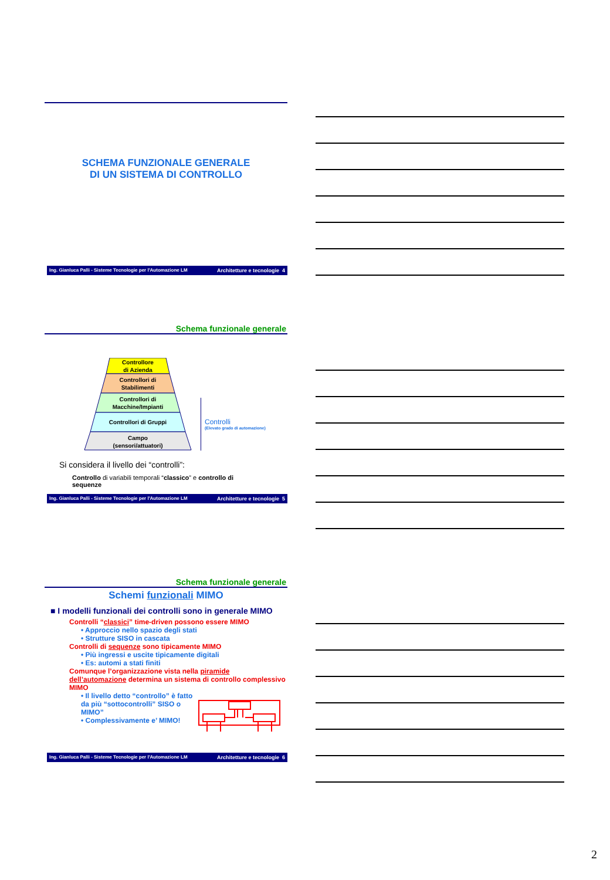SCHEMA FUNZIONALE GENERALE
DI UN SISTEMA DI CONTROLLO
Ing. Gianluca Palli - Sisteme Tecnologie per l'Automazione LM Architetture e tecnologie 4
Schema funzionale generale
Controllore
di Azienda
Controllori di
Stabilimenti
Controllori di
Macchine/Impianti
Controllori di Gruppi
Campo
(sensori/attuatori)
Controlli
(Elevato grado di automazione)
Si considera il livello dei “controlli”:
Controllo di variabili temporali “classico” e controllo di sequenze
Ing. Gianluca Palli - Sisteme Tecnologie per l'Automazione LM Architetture e tecnologie 5
Schema funzionale generale
Schemi funzionali MIMO
■ I modelli funzionali dei controlli sono in generale MIMO
Controlli “classici” time-driven possono essere MIMO
• Approccio nello spazio degli stati
• Strutture SISO in cascata
Controlli di sequenze sono tipicamente MIMO
• Più ingressi e uscite tipicamente digitali
• Es: automi a stati finiti
Comunque l’organizzazione vista nella piramide dell’automazione determina un sistema di controllo complessivo MIMO
• Il livello detto “controllo” è fatto da più “sottocontrolli” SISO o MIMO”
• Complessivamente e’ MIMO!
Ing. Gianluca Palli - Sisteme Tecnologie per l'Automazione LM Architetture e tecnologie 6
2